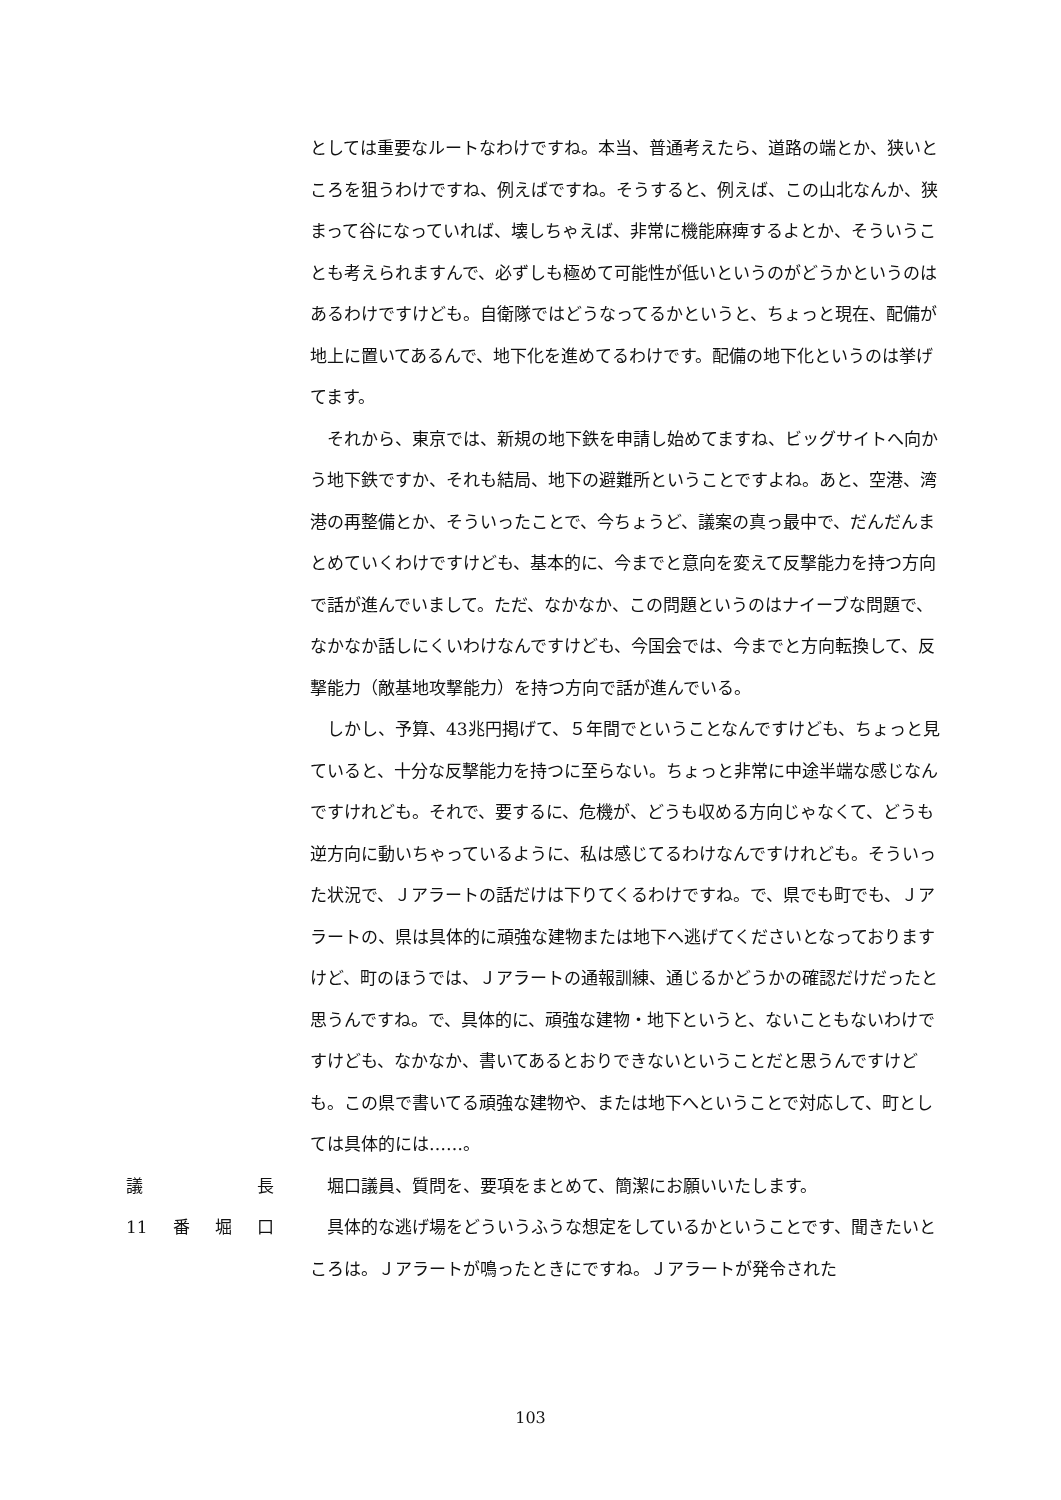としては重要なルートなわけですね。本当、普通考えたら、道路の端とか、狭いところを狙うわけですね、例えばですね。そうすると、例えば、この山北なんか、狭まって谷になっていれば、壊しちゃえば、非常に機能麻痺するよとか、そういうことも考えられますんで、必ずしも極めて可能性が低いというのがどうかというのはあるわけですけども。自衛隊ではどうなってるかというと、ちょっと現在、配備が地上に置いてあるんで、地下化を進めてるわけです。配備の地下化というのは挙げてます。
　それから、東京では、新規の地下鉄を申請し始めてますね、ビッグサイトへ向かう地下鉄ですか、それも結局、地下の避難所ということですよね。あと、空港、湾港の再整備とか、そういったことで、今ちょうど、議案の真っ最中で、だんだんまとめていくわけですけども、基本的に、今までと意向を変えて反撃能力を持つ方向で話が進んでいまして。ただ、なかなか、この問題というのはナイーブな問題で、なかなか話しにくいわけなんですけども、今国会では、今までと方向転換して、反撃能力（敵基地攻撃能力）を持つ方向で話が進んでいる。
　しかし、予算、43兆円掲げて、５年間でということなんですけども、ちょっと見ていると、十分な反撃能力を持つに至らない。ちょっと非常に中途半端な感じなんですけれども。それで、要するに、危機が、どうも収める方向じゃなくて、どうも逆方向に動いちゃっているように、私は感じてるわけなんですけれども。そういった状況で、Ｊアラートの話だけは下りてくるわけですね。で、県でも町でも、Ｊアラートの、県は具体的に頑強な建物または地下へ逃げてくださいとなっておりますけど、町のほうでは、Ｊアラートの通報訓練、通じるかどうかの確認だけだったと思うんですね。で、具体的に、頑強な建物・地下というと、ないこともないわけですけども、なかなか、書いてあるとおりできないということだと思うんですけども。この県で書いてる頑強な建物や、または地下へということで対応して、町としては具体的には……。
議 長 　堀口議員、質問を、要項をまとめて、簡潔にお願いいたします。
11 番 堀 口 　具体的な逃げ場をどういうふうな想定をしているかということです、聞きたいところは。Ｊアラートが鳴ったときにですね。Ｊアラートが発令された
103